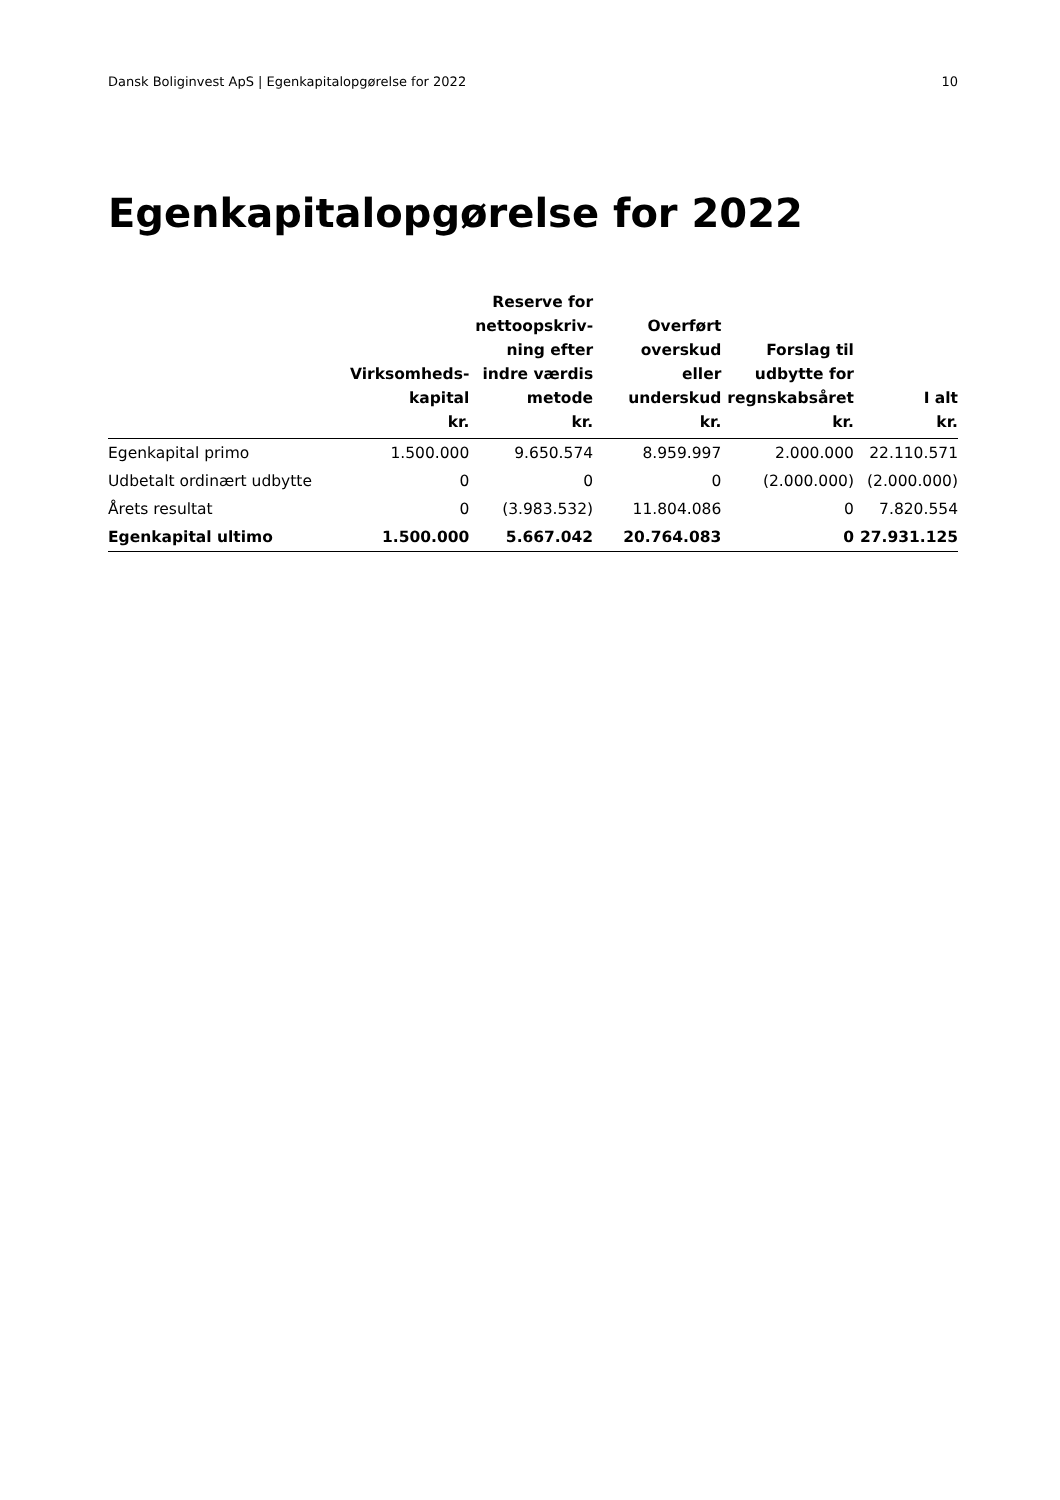Dansk Boliginvest ApS | Egenkapitalopgørelse for 2022 10
Egenkapitalopgørelse for 2022
| | Virksomheds- kapital kr. | Reserve for nettoopskriv- ning efter indre værdis metode kr. | Overført overskud eller underskud kr. | Forslag til udbytte for regnskabsåret kr. | I alt kr. |
| --- | --- | --- | --- | --- | --- |
| Egenkapital primo | 1.500.000 | 9.650.574 | 8.959.997 | 2.000.000 | 22.110.571 |
| Udbetalt ordinært udbytte | 0 | 0 | 0 | (2.000.000) | (2.000.000) |
| Årets resultat | 0 | (3.983.532) | 11.804.086 | 0 | 7.820.554 |
| Egenkapital ultimo | 1.500.000 | 5.667.042 | 20.764.083 | 0 | 27.931.125 |